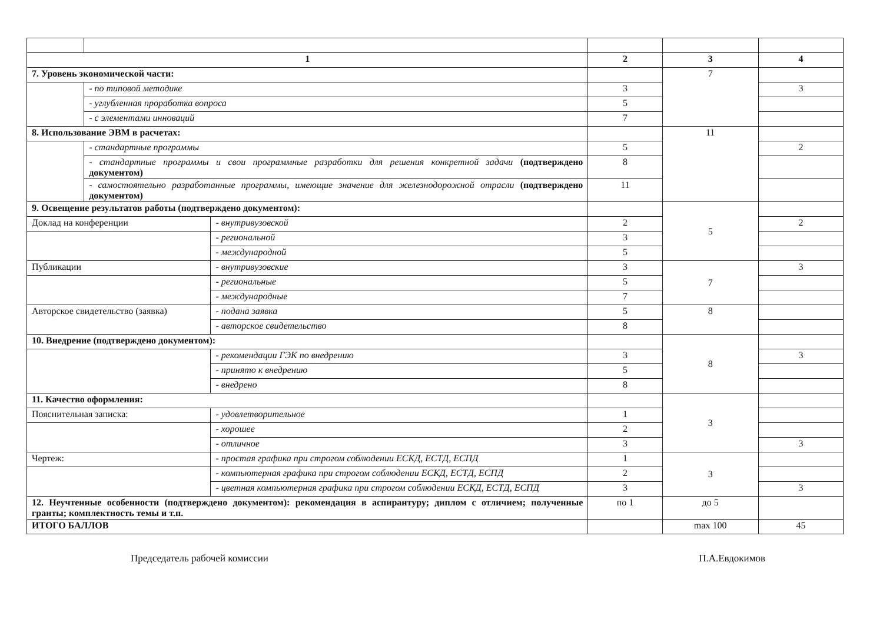| 1 | | | 2 | 3 | 4 |
| --- | --- | --- | --- | --- | --- |
| 7. Уровень экономической части: | | | | 7 | |
| | - по типовой методике | | 3 | | 3 |
| | - углубленная проработка вопроса | | 5 | | |
| | - с элементами инноваций | | 7 | | |
| 8. Использование ЭВМ в расчетах: | | | | 11 | |
| | - стандартные программы | | 5 | | 2 |
| | - стандартные программы и свои программные разработки для решения конкретной задачи (подтверждено документом) | | 8 | | |
| | - самостоятельно разработанные программы, имеющие значение для железнодорожной отрасли (подтверждено документом) | | 11 | | |
| 9. Освещение результатов работы (подтверждено документом): | | | | 5 | |
| Доклад на конференции | | - внутривузовской | 2 | | 2 |
| | | - региональной | 3 | | |
| | | - международной | 5 | | |
| Публикации | | - внутривузовские | 3 | 7 | 3 |
| | | - региональные | 5 | | |
| | | - международные | 7 | | |
| Авторское свидетельство (заявка) | | - подана заявка | 5 | 8 | |
| | | - авторское свидетельство | 8 | | |
| 10. Внедрение (подтверждено документом): | | | | 8 | |
| | | - рекомендации ГЭК по внедрению | 3 | | 3 |
| | | - принято к внедрению | 5 | | |
| | | - внедрено | 8 | | |
| 11. Качество оформления: | | | | 3 | |
| Пояснительная записка: | | - удовлетворительное | 1 | | |
| | | - хорошее | 2 | | |
| | | - отличное | 3 | | 3 |
| Чертеж: | | - простая графика при строгом соблюдении ЕСКД, ЕСТД, ЕСПД | 1 | 3 | |
| | | - компьютерная графика при строгом соблюдении ЕСКД, ЕСТД, ЕСПД | 2 | | |
| | | - цветная компьютерная графика при строгом соблюдении ЕСКД, ЕСТД, ЕСПД | 3 | | 3 |
| 12. Неучтенные особенности (подтверждено документом): рекомендация в аспирантуру; диплом с отличием; полученные гранты; комплектность темы и т.п. | | | по 1 | до 5 | |
| ИТОГО БАЛЛОВ | | | | max 100 | 45 |
Председатель рабочей комиссии П.А.Евдокимов